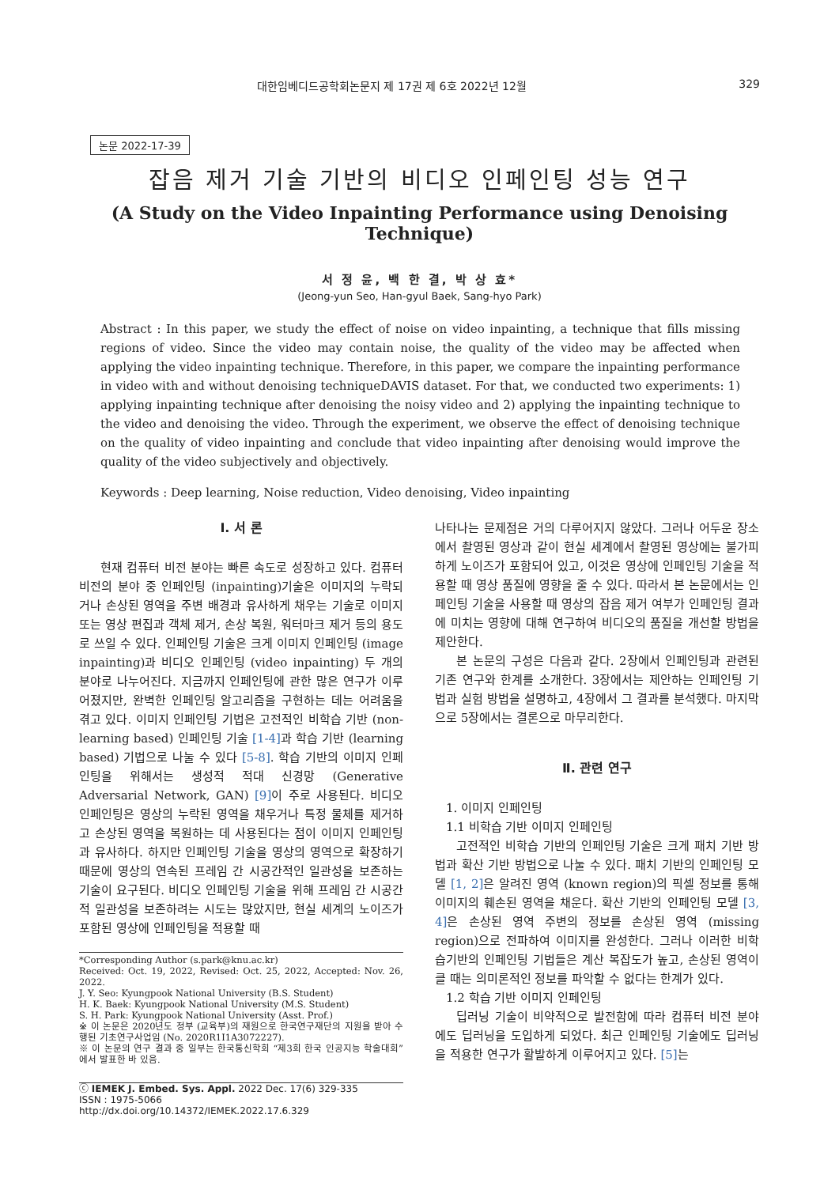대한임베디드공학회논문지 제 17권 제 6호 2022년 12월 329
논문 2022-17-39
잡음 제거 기술 기반의 비디오 인페인팅 성능 연구
(A Study on the Video Inpainting Performance using Denoising Technique)
서 정 윤, 백 한 결, 박 상 효*
(Jeong-yun Seo, Han-gyul Baek, Sang-hyo Park)
Abstract : In this paper, we study the effect of noise on video inpainting, a technique that fills missing regions of video. Since the video may contain noise, the quality of the video may be affected when applying the video inpainting technique. Therefore, in this paper, we compare the inpainting performance in video with and without denoising techniqueDAVIS dataset. For that, we conducted two experiments: 1) applying inpainting technique after denoising the noisy video and 2) applying the inpainting technique to the video and denoising the video. Through the experiment, we observe the effect of denoising technique on the quality of video inpainting and conclude that video inpainting after denoising would improve the quality of the video subjectively and objectively.
Keywords : Deep learning, Noise reduction, Video denoising, Video inpainting
Ⅰ. 서 론
현재 컴퓨터 비전 분야는 빠른 속도로 성장하고 있다. 컴퓨터 비전의 분야 중 인페인팅 (inpainting)기술은 이미지의 누락되거나 손상된 영역을 주변 배경과 유사하게 채우는 기술로 이미지 또는 영상 편집과 객체 제거, 손상 복원, 워터마크 제거 등의 용도로 쓰일 수 있다. 인페인팅 기술은 크게 이미지 인페인팅 (image inpainting)과 비디오 인페인팅 (video inpainting) 두 개의 분야로 나누어진다. 지금까지 인페인팅에 관한 많은 연구가 이루어졌지만, 완벽한 인페인팅 알고리즘을 구현하는 데는 어려움을 겪고 있다. 이미지 인페인팅 기법은 고전적인 비학습 기반 (non-learning based) 인페인팅 기술 [1-4] 과 학습 기반 (learning based) 기법으로 나눌 수 있다 [5-8]. 학습 기반의 이미지 인페인팅을 위해서는 생성적 적대 신경망 (Generative Adversarial Network, GAN) [9] 이 주로 사용된다. 비디오 인페인팅은 영상의 누락된 영역을 채우거나 특정 물체를 제거하고 손상된 영역을 복원하는 데 사용된다는 점이 이미지 인페인팅과 유사하다. 하지만 인페인팅 기술을 영상의 영역으로 확장하기 때문에 영상의 연속된 프레임 간 시공간적인 일관성을 보존하는 기술이 요구된다. 비디오 인페인팅 기술을 위해 프레임 간 시공간적 일관성을 보존하려는 시도는 많았지만, 현실 세계의 노이즈가 포함된 영상에 인페인팅을 적용할 때
*Corresponding Author (s.park@knu.ac.kr)
Received: Oct. 19, 2022, Revised: Oct. 25, 2022, Accepted: Nov. 26, 2022.
J. Y. Seo: Kyungpook National University (B.S. Student)
H. K. Baek: Kyungpook National University (M.S. Student)
S. H. Park: Kyungpook National University (Asst. Prof.)
※ 이 논문은 2020년도 정부 (교육부)의 재원으로 한국연구재단의 지원을 받아 수행된 기초연구사업임 (No. 2020R1I1A3072227).
※ 이 논문의 연구 결과 중 일부는 한국통신학회 “제3회 한국 인공지능 학술대회”에서 발표한 바 있음.
ⓒ IEMEK J. Embed. Sys. Appl. 2022 Dec. 17(6) 329-335
ISSN : 1975-5066
http://dx.doi.org/10.14372/IEMEK.2022.17.6.329
나타나는 문제점은 거의 다루어지지 않았다. 그러나 어두운 장소에서 촬영된 영상과 같이 현실 세계에서 촬영된 영상에는 불가피하게 노이즈가 포함되어 있고, 이것은 영상에 인페인팅 기술을 적용할 때 영상 품질에 영향을 줄 수 있다. 따라서 본 논문에서는 인페인팅 기술을 사용할 때 영상의 잡음 제거 여부가 인페인팅 결과에 미치는 영향에 대해 연구하여 비디오의 품질을 개선할 방법을 제안한다.
본 논문의 구성은 다음과 같다. 2장에서 인페인팅과 관련된 기존 연구와 한계를 소개한다. 3장에서는 제안하는 인페인팅 기법과 실험 방법을 설명하고, 4장에서 그 결과를 분석했다. 마지막으로 5장에서는 결론으로 마무리한다.
Ⅱ. 관련 연구
1. 이미지 인페인팅
1.1 비학습 기반 이미지 인페인팅
고전적인 비학습 기반의 인페인팅 기술은 크게 패치 기반 방법과 확산 기반 방법으로 나눌 수 있다. 패치 기반의 인페인팅 모델 [1, 2] 은 알려진 영역 (known region)의 픽셀 정보를 통해 이미지의 훼손된 영역을 채운다. 확산 기반의 인페인팅 모델 [3, 4] 은 손상된 영역 주변의 정보를 손상된 영역 (missing region)으로 전파하여 이미지를 완성한다. 그러나 이러한 비학습기반의 인페인팅 기법들은 계산 복잡도가 높고, 손상된 영역이 클 때는 의미론적인 정보를 파악할 수 없다는 한계가 있다.
1.2 학습 기반 이미지 인페인팅
딥러닝 기술이 비약적으로 발전함에 따라 컴퓨터 비전 분야에도 딥러닝을 도입하게 되었다. 최근 인페인팅 기술에도 딥러닝을 적용한 연구가 활발하게 이루어지고 있다. [5] 는